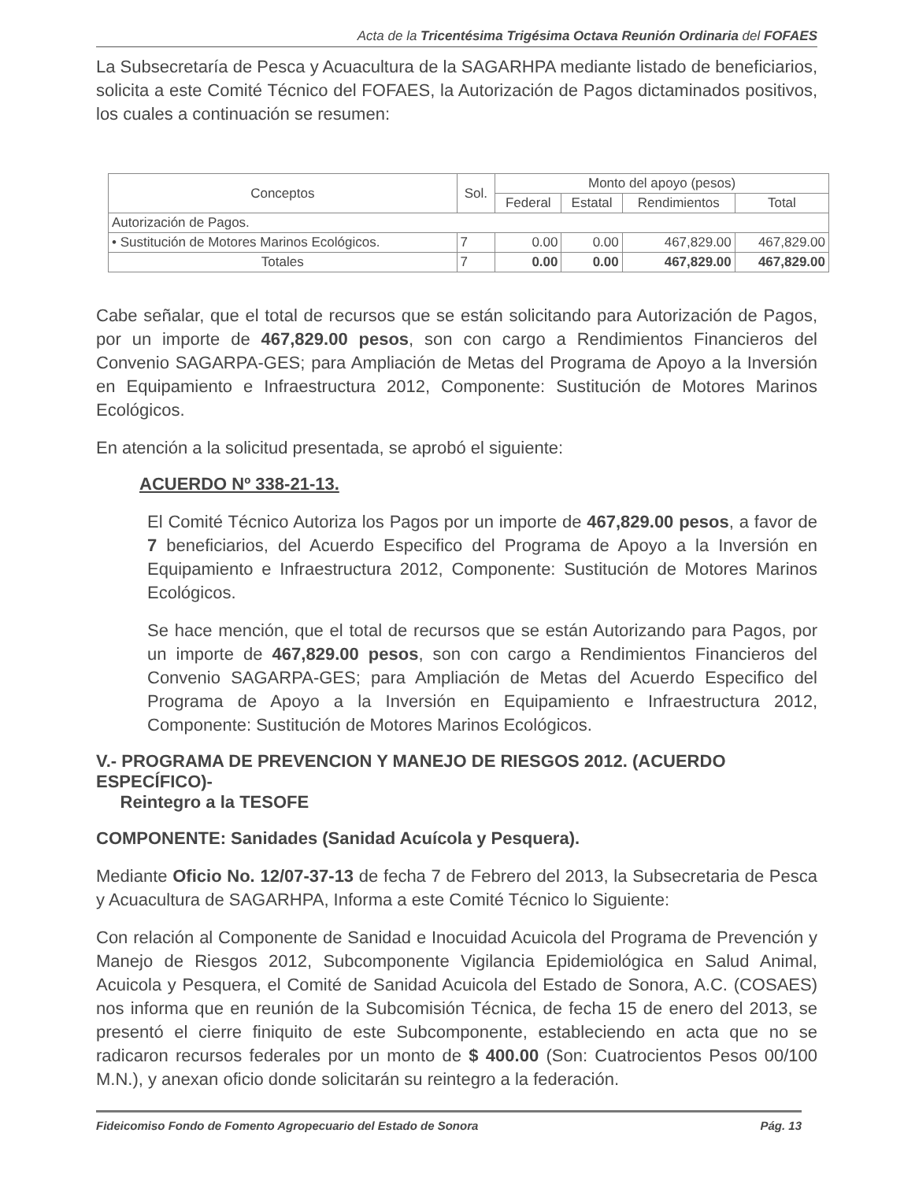Acta de la Tricentésima Trigésima Octava Reunión Ordinaria del FOFAES
La Subsecretaría de Pesca y Acuacultura de la SAGARHPA mediante listado de beneficiarios, solicita a este Comité Técnico del FOFAES, la Autorización de Pagos dictaminados positivos, los cuales a continuación se resumen:
| Conceptos | Sol. | Monto del apoyo (pesos) | | | |
| --- | --- | --- | --- | --- | --- |
| | | Federal | Estatal | Rendimientos | Total |
| Autorización de Pagos. | | | | | |
| • Sustitución de Motores Marinos Ecológicos. | 7 | 0.00 | 0.00 | 467,829.00 | 467,829.00 |
| Totales | 7 | 0.00 | 0.00 | 467,829.00 | 467,829.00 |
Cabe señalar, que el total de recursos que se están solicitando para Autorización de Pagos, por un importe de 467,829.00 pesos, son con cargo a Rendimientos Financieros del Convenio SAGARPA-GES; para Ampliación de Metas del Programa de Apoyo a la Inversión en Equipamiento e Infraestructura 2012, Componente: Sustitución de Motores Marinos Ecológicos.
En atención a la solicitud presentada, se aprobó el siguiente:
ACUERDO Nº 338-21-13.
El Comité Técnico Autoriza los Pagos por un importe de 467,829.00 pesos, a favor de 7 beneficiarios, del Acuerdo Especifico del Programa de Apoyo a la Inversión en Equipamiento e Infraestructura 2012, Componente: Sustitución de Motores Marinos Ecológicos.
Se hace mención, que el total de recursos que se están Autorizando para Pagos, por un importe de 467,829.00 pesos, son con cargo a Rendimientos Financieros del Convenio SAGARPA-GES; para Ampliación de Metas del Acuerdo Especifico del Programa de Apoyo a la Inversión en Equipamiento e Infraestructura 2012, Componente: Sustitución de Motores Marinos Ecológicos.
V.- PROGRAMA DE PREVENCION Y MANEJO DE RIESGOS 2012. (ACUERDO ESPECÍFICO)-
Reintegro a la TESOFE
COMPONENTE: Sanidades (Sanidad Acuícola y Pesquera).
Mediante Oficio No. 12/07-37-13 de fecha 7 de Febrero del 2013, la Subsecretaria de Pesca y Acuacultura de SAGARHPA, Informa a este Comité Técnico lo Siguiente:
Con relación al Componente de Sanidad e Inocuidad Acuicola del Programa de Prevención y Manejo de Riesgos 2012, Subcomponente Vigilancia Epidemiológica en Salud Animal, Acuicola y Pesquera, el Comité de Sanidad Acuicola del Estado de Sonora, A.C. (COSAES) nos informa que en reunión de la Subcomisión Técnica, de fecha 15 de enero del 2013, se presentó el cierre finiquito de este Subcomponente, estableciendo en acta que no se radicaron recursos federales por un monto de $ 400.00 (Son: Cuatrocientos Pesos 00/100 M.N.), y anexan oficio donde solicitarán su reintegro a la federación.
Fideicomiso Fondo de Fomento Agropecuario del Estado de Sonora Pág. 13